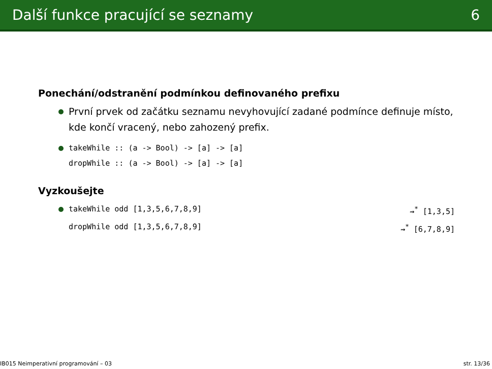Další funkce pracující se seznamy 6
Ponechání/odstranění podmínkou definovaného prefixu
První prvek od začátku seznamu nevyhovující zadané podmínce definuje místo, kde končí vracený, nebo zahozený prefix.
takeWhile :: (a -> Bool) -> [a] -> [a]
dropWhile :: (a -> Bool) -> [a] -> [a]
Vyzkoušejte
takeWhile odd [1,3,5,6,7,8,9] ⇝<sup>*</sup> [1,3,5]
dropWhile odd [1,3,5,6,7,8,9] ⇝<sup>*</sup> [6,7,8,9]
IB015 Neimperativní programování – 03 str. 13/36